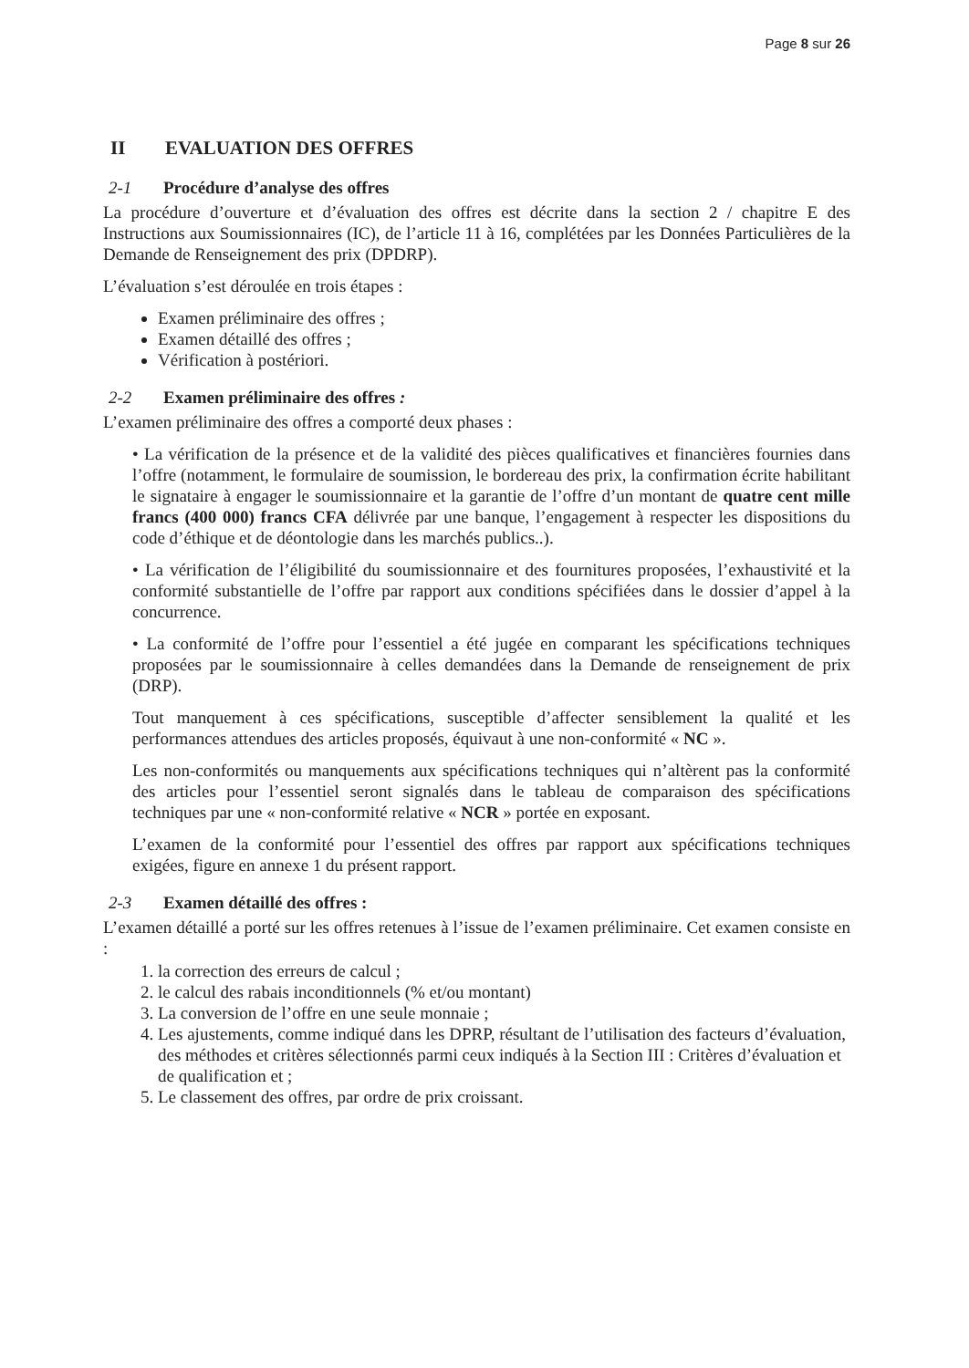Page 8 sur 26
II EVALUATION DES OFFRES
2-1 Procédure d’analyse des offres
La procédure d’ouverture et d’évaluation des offres est décrite dans la section 2 / chapitre E des Instructions aux Soumissionnaires (IC), de l’article 11 à 16, complétées par les Données Particulières de la Demande de Renseignement des prix (DPDRP).
L’évaluation s’est déroulée en trois étapes :
Examen préliminaire des offres ;
Examen détaillé des offres ;
Vérification à postériori.
2-2 Examen préliminaire des offres :
L’examen préliminaire des offres a comporté deux phases :
• La vérification de la présence et de la validité des pièces qualificatives et financières fournies dans l’offre (notamment, le formulaire de soumission, le bordereau des prix, la confirmation écrite habilitant le signataire à engager le soumissionnaire et la garantie de l’offre d’un montant de quatre cent mille francs (400 000) francs CFA délivrée par une banque, l’engagement à respecter les dispositions du code d’éthique et de déontologie dans les marchés publics..).
• La vérification de l’éligibilité du soumissionnaire et des fournitures proposées, l’exhaustivité et la conformité substantielle de l’offre par rapport aux conditions spécifiées dans le dossier d’appel à la concurrence.
• La conformité de l’offre pour l’essentiel a été jugée en comparant les spécifications techniques proposées par le soumissionnaire à celles demandées dans la Demande de renseignement de prix (DRP).
Tout manquement à ces spécifications, susceptible d’affecter sensiblement la qualité et les performances attendues des articles proposés, équivaut à une non-conformité « NC ».
Les non-conformités ou manquements aux spécifications techniques qui n’altèrent pas la conformité des articles pour l’essentiel seront signalés dans le tableau de comparaison des spécifications techniques par une « non-conformité relative « NCR » portée en exposant.
L’examen de la conformité pour l’essentiel des offres par rapport aux spécifications techniques exigées, figure en annexe 1 du présent rapport.
2-3 Examen détaillé des offres :
L’examen détaillé a porté sur les offres retenues à l’issue de l’examen préliminaire. Cet examen consiste en :
1. la correction des erreurs de calcul ;
2. le calcul des rabais inconditionnels (% et/ou montant)
3. La conversion de l’offre en une seule monnaie ;
4. Les ajustements, comme indiqué dans les DPRP, résultant de l’utilisation des facteurs d’évaluation, des méthodes et critères sélectionnés parmi ceux indiqués à la Section III : Critères d’évaluation et de qualification et ;
5. Le classement des offres, par ordre de prix croissant.